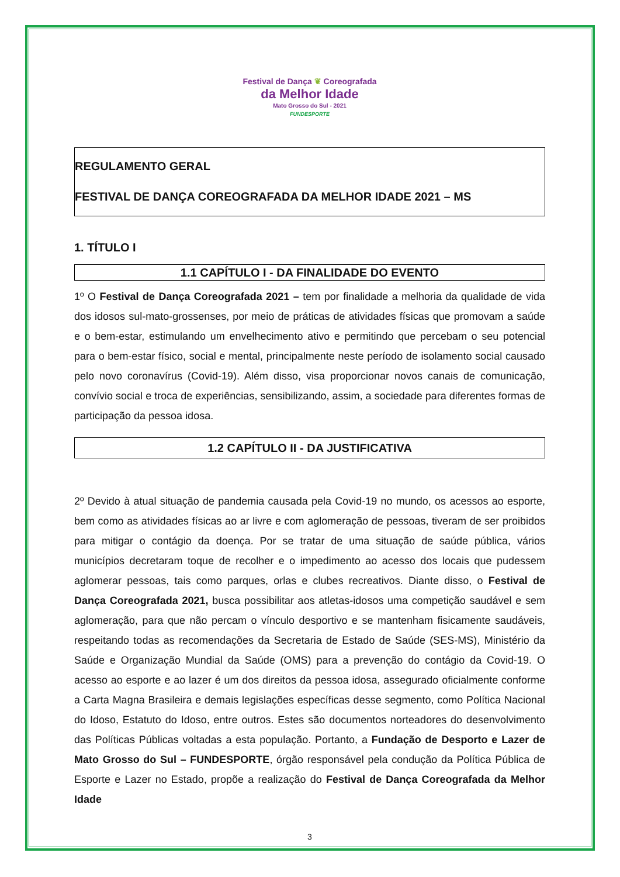Festival de Dança ❦ Coreografada
da Melhor Idade
Mato Grosso do Sul - 2021
FUNDESPORTE
REGULAMENTO GERAL
FESTIVAL DE DANÇA COREOGRAFADA DA MELHOR IDADE 2021 – MS
1. TÍTULO I
1.1 CAPÍTULO I - DA FINALIDADE DO EVENTO
1º O Festival de Dança Coreografada 2021 – tem por finalidade a melhoria da qualidade de vida dos idosos sul-mato-grossenses, por meio de práticas de atividades físicas que promovam a saúde e o bem-estar, estimulando um envelhecimento ativo e permitindo que percebam o seu potencial para o bem-estar físico, social e mental, principalmente neste período de isolamento social causado pelo novo coronavírus (Covid-19). Além disso, visa proporcionar novos canais de comunicação, convívio social e troca de experiências, sensibilizando, assim, a sociedade para diferentes formas de participação da pessoa idosa.
1.2 CAPÍTULO II - DA JUSTIFICATIVA
2º Devido à atual situação de pandemia causada pela Covid-19 no mundo, os acessos ao esporte, bem como as atividades físicas ao ar livre e com aglomeração de pessoas, tiveram de ser proibidos para mitigar o contágio da doença. Por se tratar de uma situação de saúde pública, vários municípios decretaram toque de recolher e o impedimento ao acesso dos locais que pudessem aglomerar pessoas, tais como parques, orlas e clubes recreativos. Diante disso, o Festival de Dança Coreografada 2021, busca possibilitar aos atletas-idosos uma competição saudável e sem aglomeração, para que não percam o vínculo desportivo e se mantenham fisicamente saudáveis, respeitando todas as recomendações da Secretaria de Estado de Saúde (SES-MS), Ministério da Saúde e Organização Mundial da Saúde (OMS) para a prevenção do contágio da Covid-19. O acesso ao esporte e ao lazer é um dos direitos da pessoa idosa, assegurado oficialmente conforme a Carta Magna Brasileira e demais legislações específicas desse segmento, como Política Nacional do Idoso, Estatuto do Idoso, entre outros. Estes são documentos norteadores do desenvolvimento das Políticas Públicas voltadas a esta população. Portanto, a Fundação de Desporto e Lazer de Mato Grosso do Sul – FUNDESPORTE, órgão responsável pela condução da Política Pública de Esporte e Lazer no Estado, propõe a realização do Festival de Dança Coreografada da Melhor Idade
3